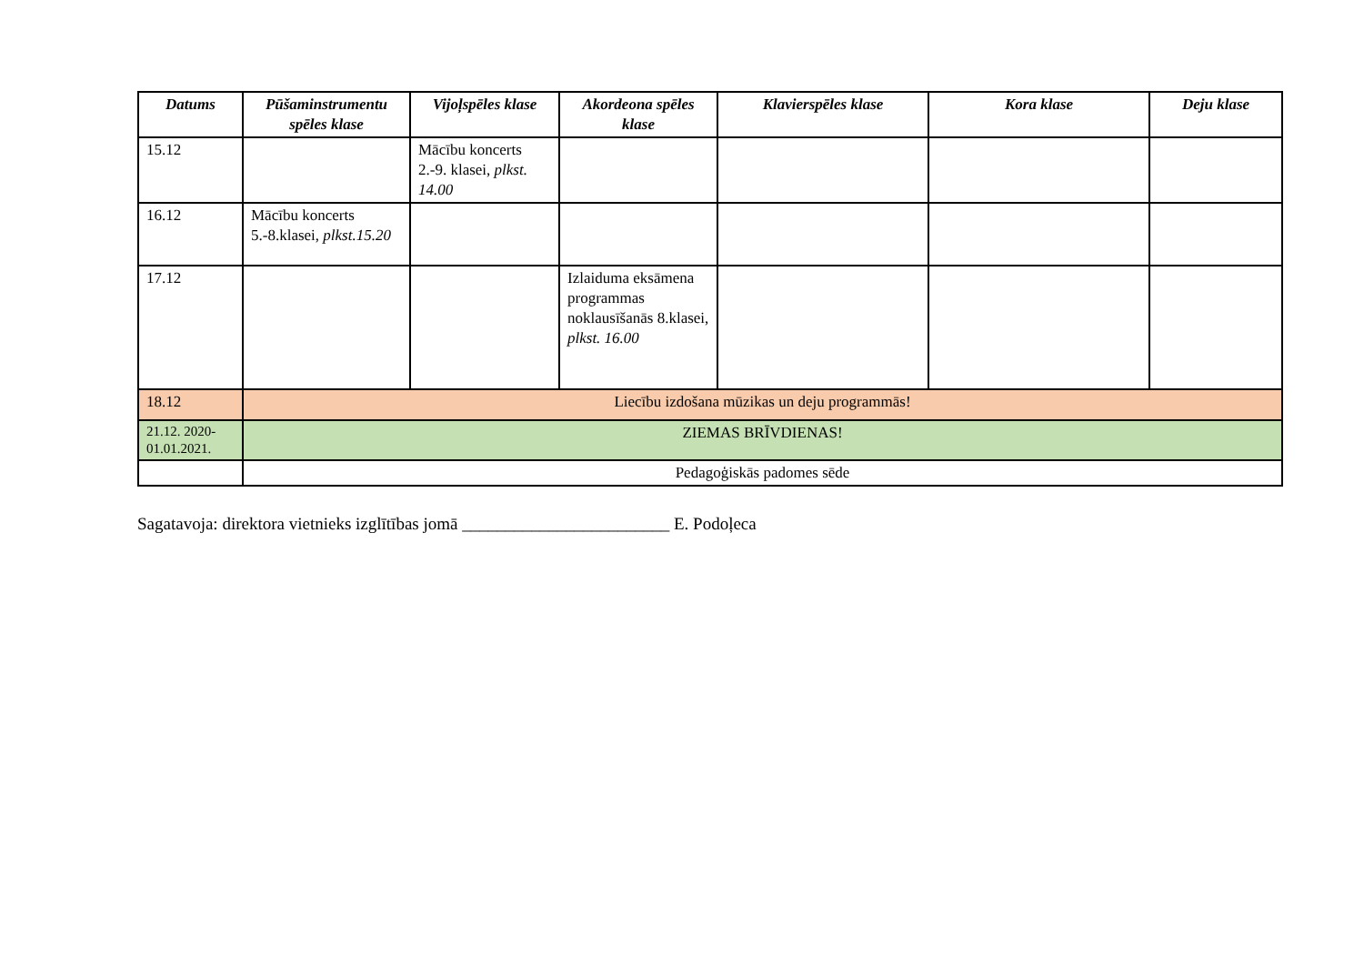| Datums | Pūšaminstrumentu spēles klase | Vijoļspēles klase | Akordeona spēles klase | Klavierspēles klase | Kora klase | Deju klase |
| --- | --- | --- | --- | --- | --- | --- |
| 15.12 | | Mācību koncerts 2.-9. klasei, plkst. 14.00 | | | | |
| 16.12 | Mācību koncerts 5.-8.klasei, plkst.15.20 | | | | | |
| 17.12 | | | Izlaiduma eksāmena programmas noklausīšanās 8.klasei, plkst. 16.00 | | | |
| 18.12 | Liecību izdošana mūzikas un deju programmās! | | | | | |
| 21.12. 2020-01.01.2021. | ZIEMAS BRĪVDIENAS! | | | | | |
| | Pedagoģiskās padomes sēde | | | | | |
Sagatavoja: direktora vietnieks izglītības jomā ________________________ E. Podoļeca